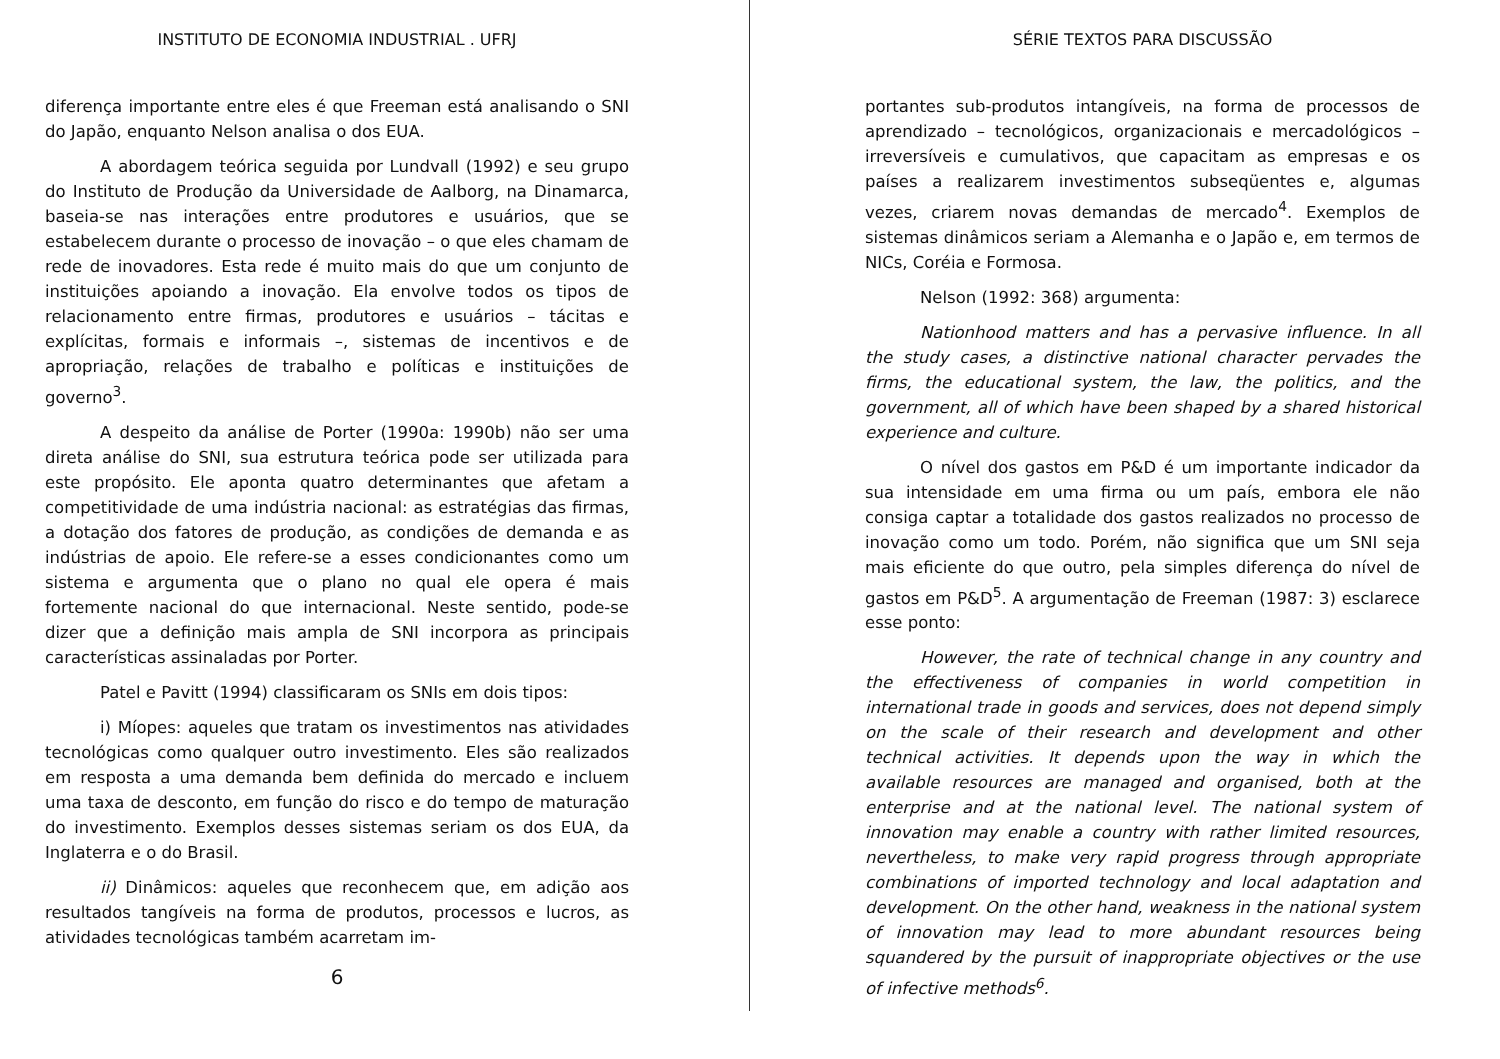INSTITUTO DE ECONOMIA INDUSTRIAL . UFRJ
diferença importante entre eles é que Freeman está analisando o SNI do Japão, enquanto Nelson analisa o dos EUA.
A abordagem teórica seguida por Lundvall (1992) e seu grupo do Instituto de Produção da Universidade de Aalborg, na Dinamarca, baseia-se nas interações entre produtores e usuários, que se estabelecem durante o processo de inovação – o que eles chamam de rede de inovadores. Esta rede é muito mais do que um conjunto de instituições apoiando a inovação. Ela envolve todos os tipos de relacionamento entre firmas, produtores e usuários – tácitas e explícitas, formais e informais –, sistemas de incentivos e de apropriação, relações de trabalho e políticas e instituições de governo<sup>3</sup>.
A despeito da análise de Porter (1990a: 1990b) não ser uma direta análise do SNI, sua estrutura teórica pode ser utilizada para este propósito. Ele aponta quatro determinantes que afetam a competitividade de uma indústria nacional: as estratégias das firmas, a dotação dos fatores de produção, as condições de demanda e as indústrias de apoio. Ele refere-se a esses condicionantes como um sistema e argumenta que o plano no qual ele opera é mais fortemente nacional do que internacional. Neste sentido, pode-se dizer que a definição mais ampla de SNI incorpora as principais características assinaladas por Porter.
Patel e Pavitt (1994) classificaram os SNIs em dois tipos:
i) Míopes: aqueles que tratam os investimentos nas atividades tecnológicas como qualquer outro investimento. Eles são realizados em resposta a uma demanda bem definida do mercado e incluem uma taxa de desconto, em função do risco e do tempo de maturação do investimento. Exemplos desses sistemas seriam os dos EUA, da Inglaterra e o do Brasil.
ii) Dinâmicos: aqueles que reconhecem que, em adição aos resultados tangíveis na forma de produtos, processos e lucros, as atividades tecnológicas também acarretam im-
6
SÉRIE TEXTOS PARA DISCUSSÃO
portantes sub-produtos intangíveis, na forma de processos de aprendizado – tecnológicos, organizacionais e mercadológicos – irreversíveis e cumulativos, que capacitam as empresas e os países a realizarem investimentos subseqüentes e, algumas vezes, criarem novas demandas de mercado<sup>4</sup>. Exemplos de sistemas dinâmicos seriam a Alemanha e o Japão e, em termos de NICs, Coréia e Formosa.
Nelson (1992: 368) argumenta:
Nationhood matters and has a pervasive influence. In all the study cases, a distinctive national character pervades the firms, the educational system, the law, the politics, and the government, all of which have been shaped by a shared historical experience and culture.
O nível dos gastos em P&D é um importante indicador da sua intensidade em uma firma ou um país, embora ele não consiga captar a totalidade dos gastos realizados no processo de inovação como um todo. Porém, não significa que um SNI seja mais eficiente do que outro, pela simples diferença do nível de gastos em P&D<sup>5</sup>. A argumentação de Freeman (1987: 3) esclarece esse ponto:
However, the rate of technical change in any country and the effectiveness of companies in world competition in international trade in goods and services, does not depend simply on the scale of their research and development and other technical activities. It depends upon the way in which the available resources are managed and organised, both at the enterprise and at the national level. The national system of innovation may enable a country with rather limited resources, nevertheless, to make very rapid progress through appropriate combinations of imported technology and local adaptation and development. On the other hand, weakness in the national system of innovation may lead to more abundant resources being squandered by the pursuit of inappropriate objectives or the use of infective methods<sup>6</sup>.